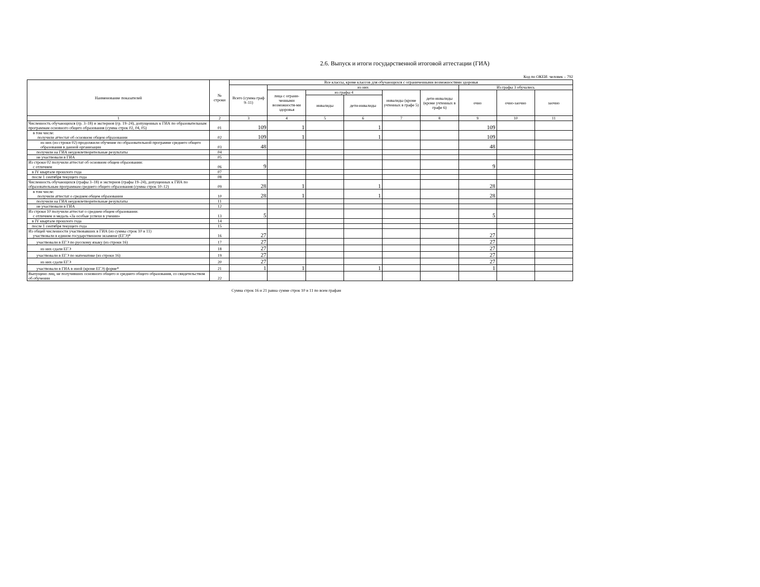2.6. Выпуск и итоги государственной итоговой аттестации (ГИА)
Код по ОКЕИ: человек – 792
| Наименование показателей | № строки | Все классы, кроме классов для обучающихся с ограниченными возможностями здоровья | | | | | | | | |
| --- | --- | --- | --- | --- | --- | --- | --- | --- | --- | --- |
| | | Всего (сумма граф 9–11) | из них | | | | | Из графы 3 обучались | | |
| | | | лица с ограни-ченными возможностя-ми здоровья | из графы 4 | | инвалиды (кроме учтенных в графе 5) | дети-инвалиды (кроме учтенных в графе 6) | очно | очно-заочно | заочно |
| | | | | инвалиды | дети-инвалиды | | | | | |
| 1 | 2 | 3 | 4 | 5 | 6 | 7 | 8 | 9 | 10 | 11 |
| Численность обучающихся (гр. 3–18) и экстернов (гр. 19–24), допущенных к ГИА по образовательным программам основного общего образования (сумма строк 02, 04, 05) | 01 | 109 | 1 | | 1 | | | 109 | | |
| в том числе: получили аттестат об основном общем образовании | 02 | 109 | 1 | | 1 | | | 109 | | |
| из них (из строки 02) продолжили обучение по образовательной программе среднего общего образования в данной организации | 03 | 48 | | | | | | 48 | | |
| получили на ГИА неудовлетворительные результаты | 04 | | | | | | | | | |
| не участвовали в ГИА | 05 | | | | | | | | | |
| Из строки 02 получили аттестат об основном общем образовании: с отличием | 06 | 9 | | | | | | 9 | | |
| в IV квартале прошлого года | 07 | | | | | | | | | |
| после 1 сентября текущего года | 08 | | | | | | | | | |
| Численность обучающихся (графы 3–18) и экстернов (графы 19–24), допущенных к ГИА по образовательным программам среднего общего образования (сумма строк 10–12) | 09 | 28 | 1 | | 1 | | | 28 | | |
| в том числе: получили аттестат о среднем общем образовании | 10 | 28 | 1 | | 1 | | | 28 | | |
| получили на ГИА неудовлетворительные результаты | 11 | | | | | | | | | |
| не участвовали в ГИА | 12 | | | | | | | | | |
| Из строки 10 получили аттестат о среднем общем образовании: с отличием и медаль «За особые успехи в учении» | 13 | 5 | | | | | | 5 | | |
| в IV квартале прошлого года | 14 | | | | | | | | | |
| после 1 сентября текущего года | 15 | | | | | | | | | |
| Из общей численности участвовавших в ГИА (из суммы строк 10 и 11) участвовали в едином государственном экзамене (ЕГЭ)* | 16 | 27 | | | | | | 27 | | |
| участвовали в ЕГЭ по русскому языку (из строки 16) | 17 | 27 | | | | | | 27 | | |
| из них сдали ЕГЭ | 18 | 27 | | | | | | 27 | | |
| участвовали в ЕГЭ по математике (из строки 16) | 19 | 27 | | | | | | 27 | | |
| из них сдали ЕГЭ | 20 | 27 | | | | | | 27 | | |
| участвовали в ГИА в иной (кроме ЕГЭ) форме* | 21 | 1 | 1 | | 1 | | | 1 | | |
| Выпущено лиц, не получивших основного общего и среднего общего образования, со свидетельством об обучении | 22 | | | | | | | | | |
Сумма строк 16 и 21 равна сумме строк 10 и 11 по всем графам